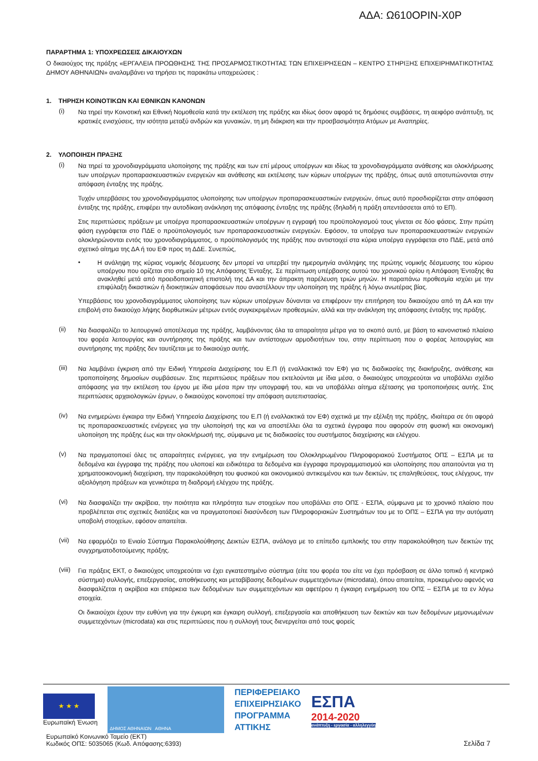ΑΔΑ: Ω610ΟΡΙΝ-Χ0Ρ
ΠΑΡΑΡΤΗΜΑ 1: ΥΠΟΧΡΕΩΣΕΙΣ ΔΙΚΑΙΟΥΧΩΝ
Ο δικαιούχος της πράξης «ΕΡΓΑΛΕΙΑ ΠΡΟΩΘΗΣΗΣ ΤΗΣ ΠΡΟΣΑΡΜΟΣΤΙΚΟΤΗΤΑΣ ΤΩΝ ΕΠΙΧΕΙΡΗΣΕΩΝ – ΚΕΝΤΡΟ ΣΤΗΡΙΞΗΣ ΕΠΙΧΕΙΡΗΜΑΤΙΚΟΤΗΤΑΣ ΔΗΜΟΥ ΑΘΗΝΑΙΩΝ» αναλαμβάνει να τηρήσει τις παρακάτω υποχρεώσεις :
1. ΤΗΡΗΣΗ ΚΟΙΝΟΤΙΚΩΝ ΚΑΙ ΕΘΝΙΚΩΝ ΚΑΝΟΝΩΝ
(i)
Να τηρεί την Κοινοτική και Εθνική Νομοθεσία κατά την εκτέλεση της πράξης και ιδίως όσον αφορά τις δημόσιες συμβάσεις, τη αειφόρο ανάπτυξη, τις κρατικές ενισχύσεις, την ισότητα μεταξύ ανδρών και γυναικών, τη μη διάκριση και την προσβασιμότητα Ατόμων με Αναπηρίες.
2. ΥΛΟΠΟΙΗΣΗ ΠΡΑΞΗΣ
(i)
Να τηρεί τα χρονοδιαγράμματα υλοποίησης της πράξης και των επί μέρους υποέργων και ιδίως τα χρονοδιαγράμματα ανάθεσης και ολοκλήρωσης των υποέργων προπαρασκευαστικών ενεργειών και ανάθεσης και εκτέλεσης των κύριων υποέργων της πράξης, όπως αυτά αποτυπώνονται στην απόφαση ένταξης της πράξης.
Τυχόν υπερβάσεις του χρονοδιαγράμματος υλοποίησης των υποέργων προπαρασκευαστικών ενεργειών, όπως αυτό προσδιορίζεται στην απόφαση ένταξης της πράξης, επιφέρει την αυτοδίκαιη ανάκληση της απόφασης ένταξης της πράξης (δηλαδή η πράξη απεντάσσεται από το ΕΠ).
Στις περιπτώσεις πράξεων με υποέργα προπαρασκευαστικών υποέργων η εγγραφή του προϋπολογισμού τους γίνεται σε δύο φάσεις. Στην πρώτη φάση εγγράφεται στο ΠΔΕ ο προϋπολογισμός των προπαρασκευαστικών ενεργειών. Εφόσον, τα υποέργα των προπαρασκευαστικών ενεργειών ολοκληρώνονται εντός του χρονοδιαγράμματος, ο προϋπολογισμός της πράξης που αντιστοιχεί στα κύρια υποέργα εγγράφεται στο ΠΔΕ, μετά από σχετικό αίτημα της ΔΑ ή του ΕΦ προς τη ΔΔΕ. Συνεπώς,
•
Η ανάληψη της κύριας νομικής δέσμευσης δεν μπορεί να υπερβεί την ημερομηνία ανάληψης της πρώτης νομικής δέσμευσης του κύριου υποέργου που ορίζεται στο σημείο 10 της Απόφασης Ένταξης. Σε περίπτωση υπέρβασης αυτού του χρονικού ορίου η Απόφαση Ένταξης θα ανακληθεί μετά από προειδοποιητική επιστολή της ΔΑ και την άπρακτη παρέλευση τριών μηνών. Η παραπάνω προθεσμία ισχύει με την επιφύλαξη δικαστικών ή διοικητικών αποφάσεων που αναστέλλουν την υλοποίηση της πράξης ή λόγω ανωτέρας βίας.
Υπερβάσεις του χρονοδιαγράμματος υλοποίησης των κύριων υποέργων δύνανται να επιφέρουν την επιτήρηση του δικαιούχου από τη ΔΑ και την επιβολή στο δικαιούχο λήψης διορθωτικών μέτρων εντός συγκεκριμένων προθεσμιών, αλλά και την ανάκληση της απόφασης ένταξης της πράξης.
(ii)
Να διασφαλίζει το λειτουργικό αποτέλεσμα της πράξης, λαμβάνοντας όλα τα απαραίτητα μέτρα για το σκοπό αυτό, με βάση το κανονιστικό πλαίσιο του φορέα λειτουργίας και συντήρησης της πράξης και των αντίστοιχων αρμοδιοτήτων του, στην περίπτωση που ο φορέας λειτουργίας και συντήρησης της πράξης δεν ταυτίζεται με το δικαιούχο αυτής.
(iii)
Να λαμβάνει έγκριση από την Ειδική Υπηρεσία Διαχείρισης του Ε.Π (ή εναλλακτικά τον ΕΦ) για τις διαδικασίες της διακήρυξης, ανάθεσης και τροποποίησης δημοσίων συμβάσεων. Στις περιπτώσεις πράξεων που εκτελούνται με ίδια μέσα, ο δικαιούχος υποχρεούται να υποβάλλει σχέδιο απόφασης για την εκτέλεση του έργου με ίδια μέσα πριν την υπογραφή του, και να υποβάλλει αίτημα εξέτασης για τροποποιήσεις αυτής. Στις περιπτώσεις αρχαιολογικών έργων, ο δικαιούχος κοινοποιεί την απόφαση αυτεπιστασίας.
(iv)
Να ενημερώνει έγκαιρα την Ειδική Υπηρεσία Διαχείρισης του Ε.Π (ή εναλλακτικά τον ΕΦ) σχετικά με την εξέλιξη της πράξης, ιδιαίτερα σε ότι αφορά τις προπαρασκευαστικές ενέργειες για την υλοποίησή της και να αποστέλλει όλα τα σχετικά έγγραφα που αφορούν στη φυσική και οικονομική υλοποίηση της πράξης έως και την ολοκλήρωσή της, σύμφωνα με τις διαδικασίες του συστήματος διαχείρισης και ελέγχου.
(v)
Να πραγματοποιεί όλες τις απαραίτητες ενέργειες, για την ενημέρωση του Ολοκληρωμένου Πληροφοριακού Συστήματος ΟΠΣ – ΕΣΠΑ με τα δεδομένα και έγγραφα της πράξης που υλοποιεί και ειδικότερα τα δεδομένα και έγγραφα προγραμματισμού και υλοποίησης που απαιτούνται για τη χρηματοοικονομική διαχείριση, την παρακολούθηση του φυσικού και οικονομικού αντικειμένου και των δεικτών, τις επαληθεύσεις, τους ελέγχους, την αξιολόγηση πράξεων και γενικότερα τη διαδρομή ελέγχου της πράξης.
(vi)
Να διασφαλίζει την ακρίβεια, την ποιότητα και πληρότητα των στοιχείων που υποβάλλει στο ΟΠΣ - ΕΣΠΑ, σύμφωνα με το χρονικό πλαίσιο που προβλέπεται στις σχετικές διατάξεις και να πραγματοποιεί διασύνδεση των Πληροφοριακών Συστημάτων του με το ΟΠΣ – ΕΣΠΑ για την αυτόματη υποβολή στοιχείων, εφόσον απαιτείται.
(vii)
Να εφαρμόζει το Ενιαίο Σύστημα Παρακολούθησης Δεικτών ΕΣΠΑ, ανάλογα με το επίπεδο εμπλοκής του στην παρακολούθηση των δεικτών της συγχρηματοδοτούμενης πράξης.
(viii)
Για πράξεις ΕΚΤ, ο δικαιούχος υποχρεούται να έχει εγκατεστημένο σύστημα (είτε του φορέα του είτε να έχει πρόσβαση σε άλλο τοπικό ή κεντρικό σύστημα) συλλογής, επεξεργασίας, αποθήκευσης και μεταβίβασης δεδομένων συμμετεχόντων (microdata), όπου απαιτείται, προκειμένου αφενός να διασφαλίζεται η ακρίβεια και επάρκεια των δεδομένων των συμμετεχόντων και αφετέρου η έγκαιρη ενημέρωση του ΟΠΣ – ΕΣΠΑ με τα εν λόγω στοιχεία.
Οι δικαιούχοι έχουν την ευθύνη για την έγκυρη και έγκαιρη συλλογή, επεξεργασία και αποθήκευση των δεικτών και των δεδομένων μεμονωμένων συμμετεχόντων (microdata) και στις περιπτώσεις που η συλλογή τους διενεργείται από τους φορείς
★ ★ ★
Ευρωπαϊκή Ένωση
ΔΗΜΟΣ ΑΘΗΝΑΙΩΝ ΑΘΗΝΑ
ΠΕΡΙΦΕΡΕΙΑΚΟ
ΕΠΙΧΕΙΡΗΣΙΑΚΟ
ΠΡΟΓΡΑΜΜΑ
ΑΤΤΙΚΗΣ
ΕΣΠΑ
2014-2020
ανάπτυξη - εργασία - αλληλεγγύη
Ευρωπαϊκό Κοινωνικό Ταμείο (ΕΚΤ)
Κωδικός ΟΠΣ: 5035065 (Κωδ. Απόφασης:6393)
Σελίδα 7